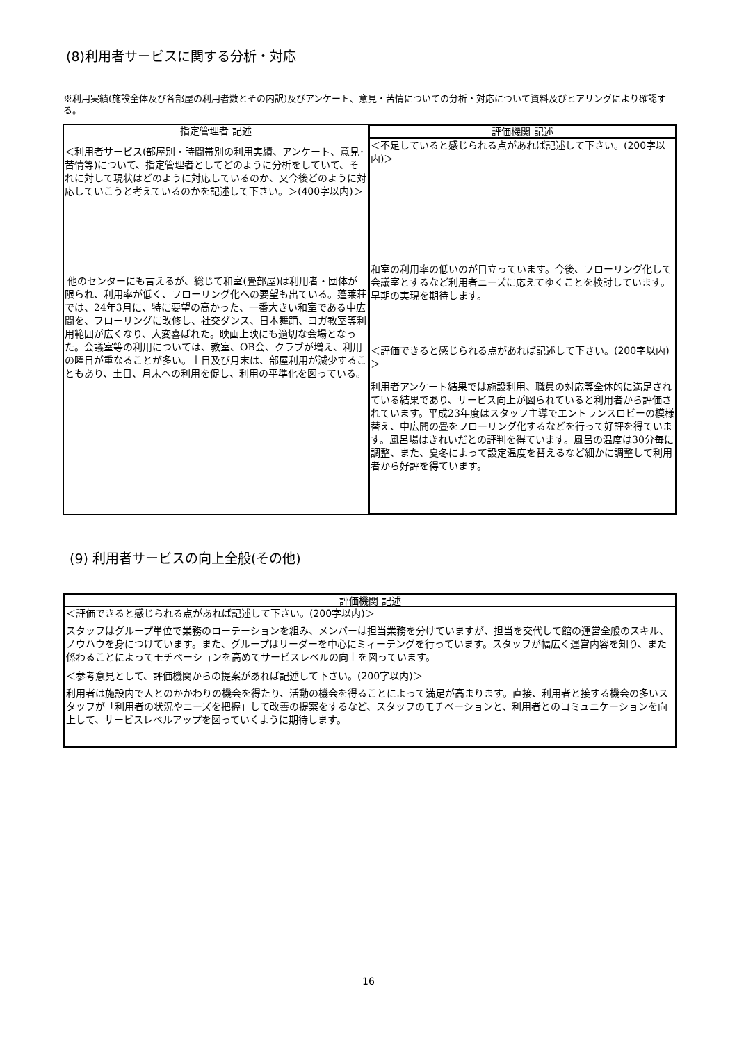(8)利用者サービスに関する分析・対応
※利用実績(施設全体及び各部屋の利用者数とその内訳)及びアンケート、意見・苦情についての分析・対応について資料及びヒアリングにより確認する。
| 指定管理者 記述 | 評価機関 記述 |
| --- | --- |
| ＜利用者サービス(部屋別・時間帯別の利用実績、アンケート、意見･苦情等)について、指定管理者としてどのように分析をしていて、それに対して現状はどのように対応しているのか、又今後どのように対応していこうと考えているのかを記述して下さい。＞(400字以内)＞ 他のセンターにも言えるが、総じて和室(畳部屋)は利用者・団体が限られ、利用率が低く、フローリング化への要望も出ている。蓬莱荘では、24年3月に、特に要望の高かった、一番大きい和室である中広間を、フローリングに改修し、社交ダンス、日本舞踊、ヨガ教室等利用範囲が広くなり、大変喜ばれた。映画上映にも適切な会場となった。会議室等の利用については、教室、OB会、クラブが増え、利用の曜日が重なることが多い。土日及び月末は、部屋利用が減少することもあり、土日、月末への利用を促し、利用の平準化を図っている。 | ＜不足していると感じられる点があれば記述して下さい。(200字以内)＞ 和室の利用率の低いのが目立っています。今後、フローリング化して会議室とするなど利用者ニーズに応えてゆくことを検討しています。早期の実現を期待します。 ＜評価できると感じられる点があれば記述して下さい。(200字以内)＞ 利用者アンケート結果では施設利用、職員の対応等全体的に満足されている結果であり、サービス向上が図られていると利用者から評価されています。平成23年度はスタッフ主導でエントランスロビーの模様替え、中広間の畳をフローリング化するなどを行って好評を得ています。風呂場はきれいだとの評判を得ています。風呂の温度は30分毎に調整、また、夏冬によって設定温度を替えるなど細かに調整して利用者から好評を得ています。 |
(9) 利用者サービスの向上全般(その他)
| 評価機関 記述 |
| --- |
| ＜評価できると感じられる点があれば記述して下さい。(200字以内)＞ スタッフはグループ単位で業務のローテーションを組み、メンバーは担当業務を分けていますが、担当を交代して館の運営全般のスキル、ノウハウを身につけています。また、グループはリーダーを中心にミィーテングを行っています。スタッフが幅広く運営内容を知り、また係わることによってモチベーションを高めてサービスレベルの向上を図っています。 ＜参考意見として、評価機関からの提案があれば記述して下さい。(200字以内)＞ 利用者は施設内で人とのかかわりの機会を得たり、活動の機会を得ることによって満足が高まります。直接、利用者と接する機会の多いスタッフが「利用者の状況やニーズを把握」して改善の提案をするなど、スタッフのモチベーションと、利用者とのコミュニケーションを向上して、サービスレベルアップを図っていくように期待します。 |
16